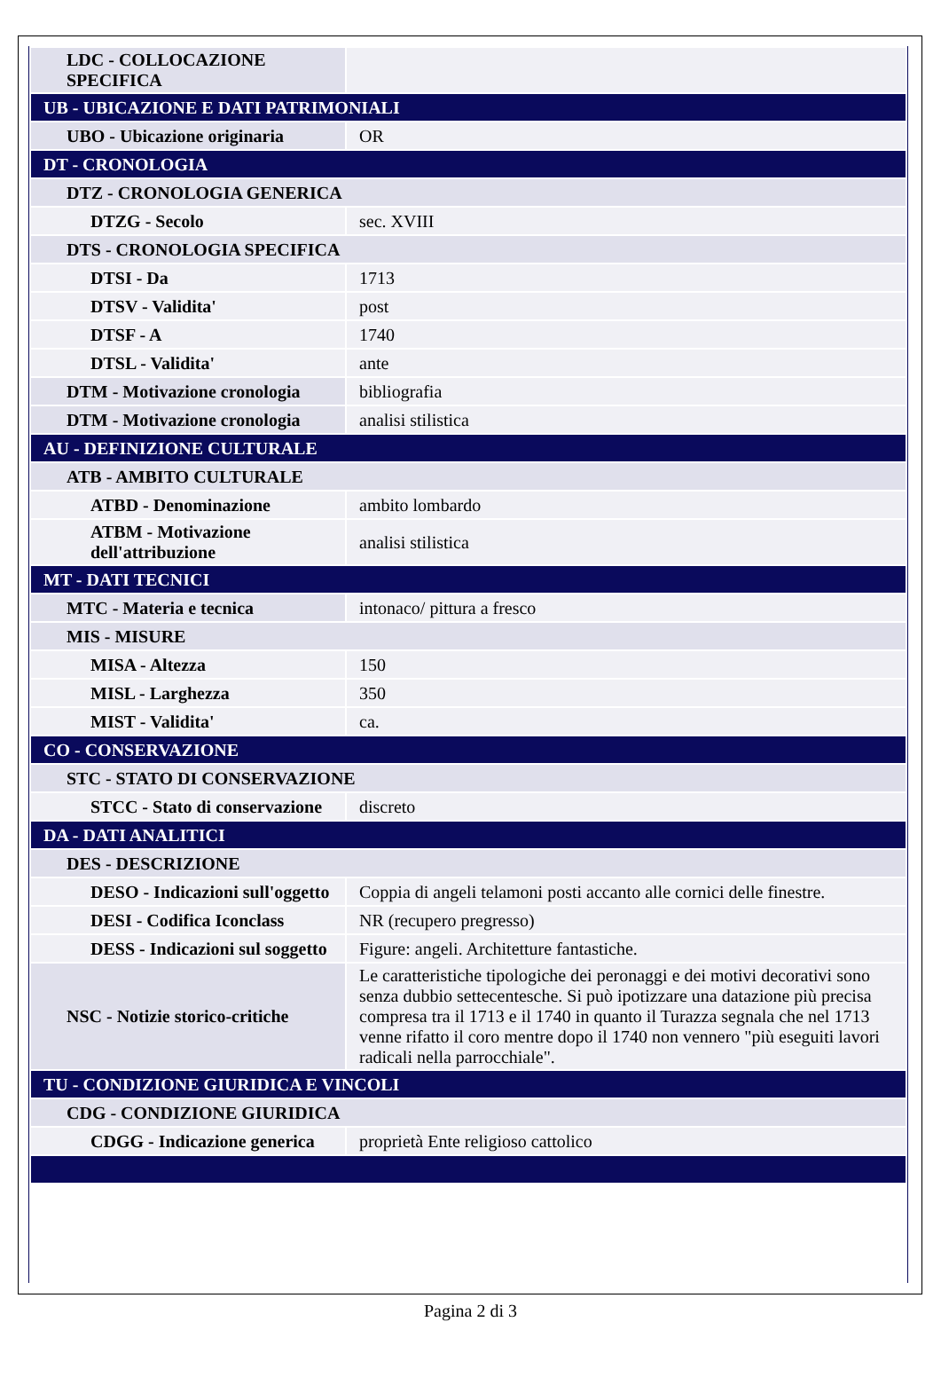| LDC - COLLOCAZIONE SPECIFICA | |
| UB - UBICAZIONE E DATI PATRIMONIALI | |
| UBO - Ubicazione originaria | OR |
| DT - CRONOLOGIA | |
| DTZ - CRONOLOGIA GENERICA | |
| DTZG - Secolo | sec. XVIII |
| DTS - CRONOLOGIA SPECIFICA | |
| DTSI - Da | 1713 |
| DTSV - Validita' | post |
| DTSF - A | 1740 |
| DTSL - Validita' | ante |
| DTM - Motivazione cronologia | bibliografia |
| DTM - Motivazione cronologia | analisi stilistica |
| AU - DEFINIZIONE CULTURALE | |
| ATB - AMBITO CULTURALE | |
| ATBD - Denominazione | ambito lombardo |
| ATBM - Motivazione dell'attribuzione | analisi stilistica |
| MT - DATI TECNICI | |
| MTC - Materia e tecnica | intonaco/ pittura a fresco |
| MIS - MISURE | |
| MISA - Altezza | 150 |
| MISL - Larghezza | 350 |
| MIST - Validita' | ca. |
| CO - CONSERVAZIONE | |
| STC - STATO DI CONSERVAZIONE | |
| STCC - Stato di conservazione | discreto |
| DA - DATI ANALITICI | |
| DES - DESCRIZIONE | |
| DESO - Indicazioni sull'oggetto | Coppia di angeli telamoni posti accanto alle cornici delle finestre. |
| DESI - Codifica Iconclass | NR (recupero pregresso) |
| DESS - Indicazioni sul soggetto | Figure: angeli. Architetture fantastiche. |
| NSC - Notizie storico-critiche | Le caratteristiche tipologiche dei peronaggi e dei motivi decorativi sono senza dubbio settecentesche. Si può ipotizzare una datazione più precisa compresa tra il 1713 e il 1740 in quanto il Turazza segnala che nel 1713 venne rifatto il coro mentre dopo il 1740 non vennero "più eseguiti lavori radicali nella parrocchiale". |
| TU - CONDIZIONE GIURIDICA E VINCOLI | |
| CDG - CONDIZIONE GIURIDICA | |
| CDGG - Indicazione generica | proprietà Ente religioso cattolico |
Pagina 2 di 3